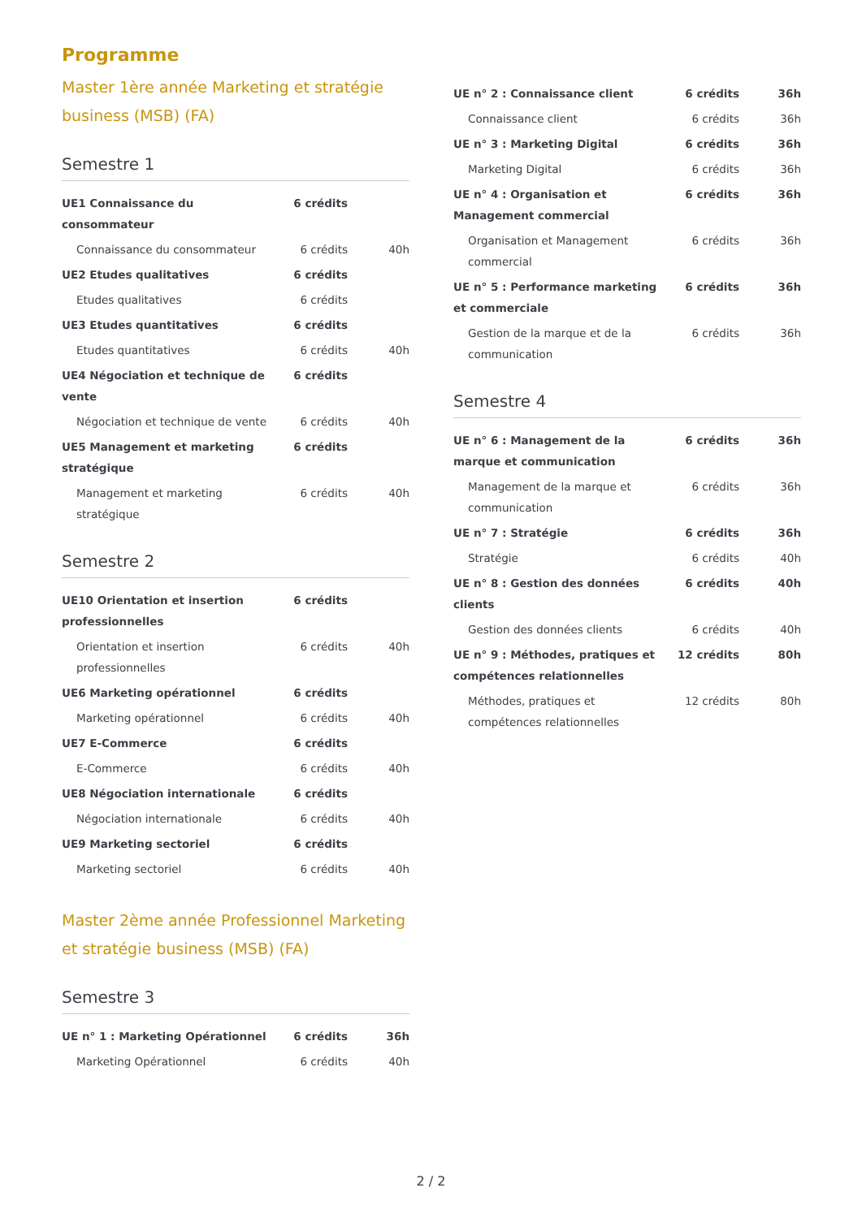Programme
Master 1ère année Marketing et stratégie business (MSB) (FA)
Semestre 1
| UE1 Connaissance du consommateur | 6 crédits | |
| Connaissance du consommateur | 6 crédits | 40h |
| UE2 Etudes qualitatives | 6 crédits | |
| Etudes qualitatives | 6 crédits | |
| UE3 Etudes quantitatives | 6 crédits | |
| Etudes quantitatives | 6 crédits | 40h |
| UE4 Négociation et technique de vente | 6 crédits | |
| Négociation et technique de vente | 6 crédits | 40h |
| UE5 Management et marketing stratégique | 6 crédits | |
| Management et marketing stratégique | 6 crédits | 40h |
Semestre 2
| UE10 Orientation et insertion professionnelles | 6 crédits | |
| Orientation et insertion professionnelles | 6 crédits | 40h |
| UE6 Marketing opérationnel | 6 crédits | |
| Marketing opérationnel | 6 crédits | 40h |
| UE7 E-Commerce | 6 crédits | |
| E-Commerce | 6 crédits | 40h |
| UE8 Négociation internationale | 6 crédits | |
| Négociation internationale | 6 crédits | 40h |
| UE9 Marketing sectoriel | 6 crédits | |
| Marketing sectoriel | 6 crédits | 40h |
Master 2ème année Professionnel Marketing et stratégie business (MSB) (FA)
Semestre 3
| UE n° 1 : Marketing Opérationnel | 6 crédits | 36h |
| Marketing Opérationnel | 6 crédits | 40h |
| UE n° 2 : Connaissance client | 6 crédits | 36h |
| Connaissance client | 6 crédits | 36h |
| UE n° 3 : Marketing Digital | 6 crédits | 36h |
| Marketing Digital | 6 crédits | 36h |
| UE n° 4 : Organisation et Management commercial | 6 crédits | 36h |
| Organisation et Management commercial | 6 crédits | 36h |
| UE n° 5 : Performance marketing et commerciale | 6 crédits | 36h |
| Gestion de la marque et de la communication | 6 crédits | 36h |
Semestre 4
| UE n° 6 : Management de la marque et communication | 6 crédits | 36h |
| Management de la marque et communication | 6 crédits | 36h |
| UE n° 7 : Stratégie | 6 crédits | 36h |
| Stratégie | 6 crédits | 40h |
| UE n° 8 : Gestion des données clients | 6 crédits | 40h |
| Gestion des données clients | 6 crédits | 40h |
| UE n° 9 : Méthodes, pratiques et compétences relationnelles | 12 crédits | 80h |
| Méthodes, pratiques et compétences relationnelles | 12 crédits | 80h |
2 / 2